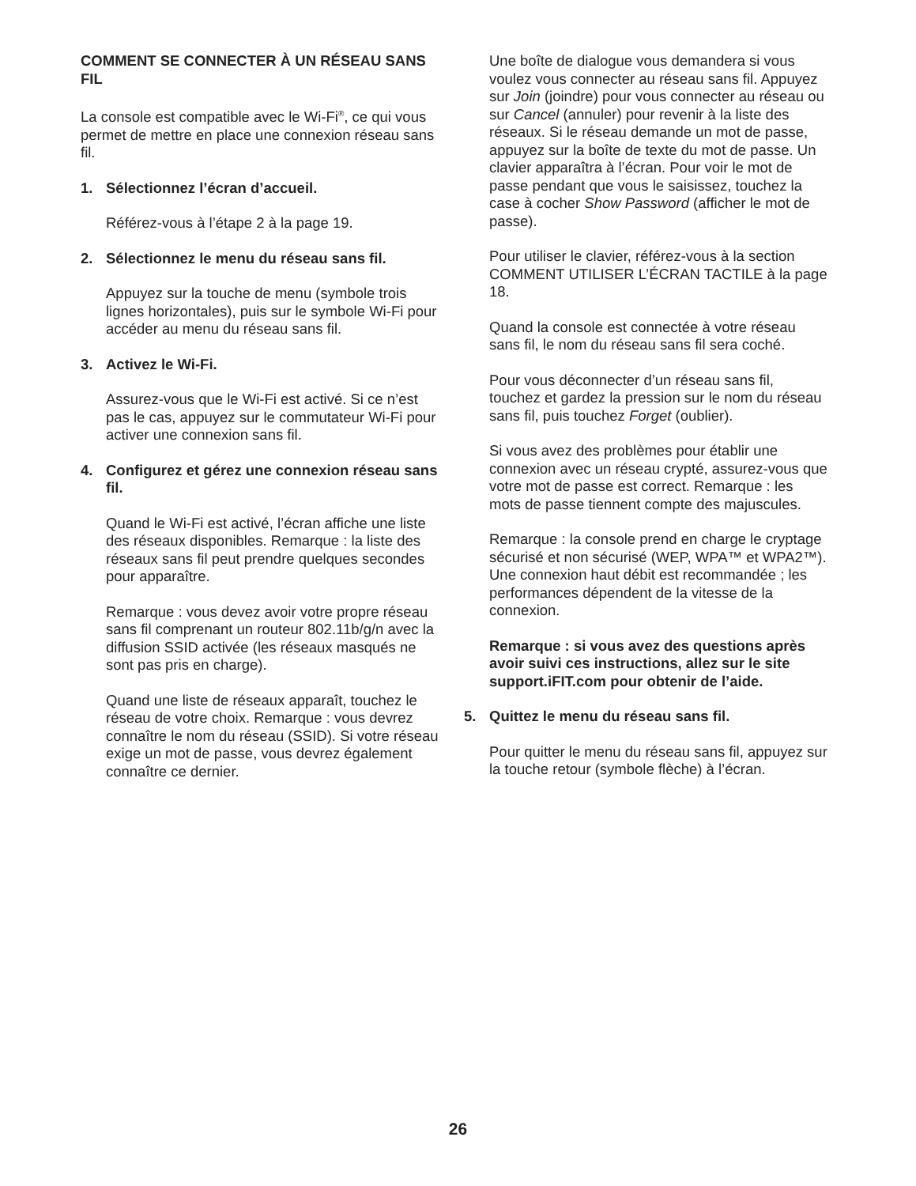COMMENT SE CONNECTER À UN RÉSEAU SANS FIL
La console est compatible avec le Wi-Fi<sup>®</sup>, ce qui vous permet de mettre en place une connexion réseau sans fil.
1. Sélectionnez l’écran d’accueil.
Référez-vous à l’étape 2 à la page 19.
2. Sélectionnez le menu du réseau sans fil.
Appuyez sur la touche de menu (symbole trois lignes horizontales), puis sur le symbole Wi-Fi pour accéder au menu du réseau sans fil.
3. Activez le Wi-Fi.
Assurez-vous que le Wi-Fi est activé. Si ce n’est pas le cas, appuyez sur le commutateur Wi-Fi pour activer une connexion sans fil.
4. Configurez et gérez une connexion réseau sans fil.
Quand le Wi-Fi est activé, l’écran affiche une liste des réseaux disponibles. Remarque : la liste des réseaux sans fil peut prendre quelques secondes pour apparaître.
Remarque : vous devez avoir votre propre réseau sans fil comprenant un routeur 802.11b/g/n avec la diffusion SSID activée (les réseaux masqués ne sont pas pris en charge).
Quand une liste de réseaux apparaît, touchez le réseau de votre choix. Remarque : vous devrez connaître le nom du réseau (SSID). Si votre réseau exige un mot de passe, vous devrez également connaître ce dernier.
Une boîte de dialogue vous demandera si vous voulez vous connecter au réseau sans fil. Appuyez sur Join (joindre) pour vous connecter au réseau ou sur Cancel (annuler) pour revenir à la liste des réseaux. Si le réseau demande un mot de passe, appuyez sur la boîte de texte du mot de passe. Un clavier apparaîtra à l’écran. Pour voir le mot de passe pendant que vous le saisissez, touchez la case à cocher Show Password (afficher le mot de passe).
Pour utiliser le clavier, référez-vous à la section COMMENT UTILISER L’ÉCRAN TACTILE à la page 18.
Quand la console est connectée à votre réseau sans fil, le nom du réseau sans fil sera coché.
Pour vous déconnecter d’un réseau sans fil, touchez et gardez la pression sur le nom du réseau sans fil, puis touchez Forget (oublier).
Si vous avez des problèmes pour établir une connexion avec un réseau crypté, assurez-vous que votre mot de passe est correct. Remarque : les mots de passe tiennent compte des majuscules.
Remarque : la console prend en charge le cryptage sécurisé et non sécurisé (WEP, WPA™ et WPA2™). Une connexion haut débit est recommandée ; les performances dépendent de la vitesse de la connexion.
Remarque : si vous avez des questions après avoir suivi ces instructions, allez sur le site support.iFIT.com pour obtenir de l’aide.
5. Quittez le menu du réseau sans fil.
Pour quitter le menu du réseau sans fil, appuyez sur la touche retour (symbole flèche) à l’écran.
26